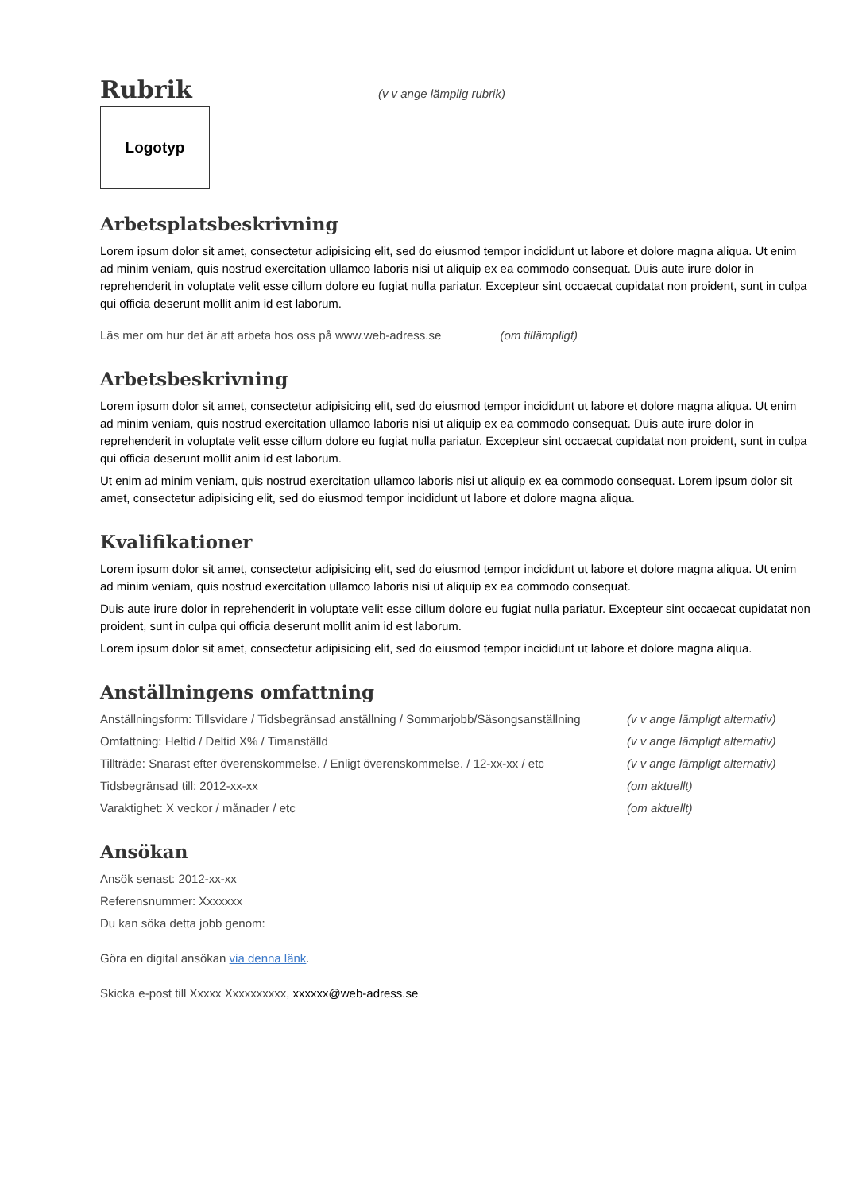Rubrik
(v v ange lämplig rubrik)
Logotyp
Arbetsplatsbeskrivning
Lorem ipsum dolor sit amet, consectetur adipisicing elit, sed do eiusmod tempor incididunt ut labore et dolore magna aliqua. Ut enim ad minim veniam, quis nostrud exercitation ullamco laboris nisi ut aliquip ex ea commodo consequat. Duis aute irure dolor in reprehenderit in voluptate velit esse cillum dolore eu fugiat nulla pariatur. Excepteur sint occaecat cupidatat non proident, sunt in culpa qui officia deserunt mollit anim id est laborum.
Läs mer om hur det är att arbeta hos oss på www.web-adress.se (om tillämpligt)
Arbetsbeskrivning
Lorem ipsum dolor sit amet, consectetur adipisicing elit, sed do eiusmod tempor incididunt ut labore et dolore magna aliqua. Ut enim ad minim veniam, quis nostrud exercitation ullamco laboris nisi ut aliquip ex ea commodo consequat. Duis aute irure dolor in reprehenderit in voluptate velit esse cillum dolore eu fugiat nulla pariatur. Excepteur sint occaecat cupidatat non proident, sunt in culpa qui officia deserunt mollit anim id est laborum.
Ut enim ad minim veniam, quis nostrud exercitation ullamco laboris nisi ut aliquip ex ea commodo consequat. Lorem ipsum dolor sit amet, consectetur adipisicing elit, sed do eiusmod tempor incididunt ut labore et dolore magna aliqua.
Kvalifikationer
Lorem ipsum dolor sit amet, consectetur adipisicing elit, sed do eiusmod tempor incididunt ut labore et dolore magna aliqua. Ut enim ad minim veniam, quis nostrud exercitation ullamco laboris nisi ut aliquip ex ea commodo consequat.
Duis aute irure dolor in reprehenderit in voluptate velit esse cillum dolore eu fugiat nulla pariatur. Excepteur sint occaecat cupidatat non proident, sunt in culpa qui officia deserunt mollit anim id est laborum.
Lorem ipsum dolor sit amet, consectetur adipisicing elit, sed do eiusmod tempor incididunt ut labore et dolore magna aliqua.
Anställningens omfattning
Anställningsform: Tillsvidare / Tidsbegränsad anställning / Sommarjobb/Säsongsanställning (v v ange lämpligt alternativ)
Omfattning: Heltid / Deltid X% / Timanställd (v v ange lämpligt alternativ)
Tillträde: Snarast efter överenskommelse. / Enligt överenskommelse. / 12-xx-xx / etc (v v ange lämpligt alternativ)
Tidsbegränsad till: 2012-xx-xx (om aktuellt)
Varaktighet: X veckor / månader / etc (om aktuellt)
Ansökan
Ansök senast: 2012-xx-xx
Referensnummer: Xxxxxxx
Du kan söka detta jobb genom:
Göra en digital ansökan via denna länk.
Skicka e-post till Xxxxx Xxxxxxxxxx, xxxxxx@web-adress.se